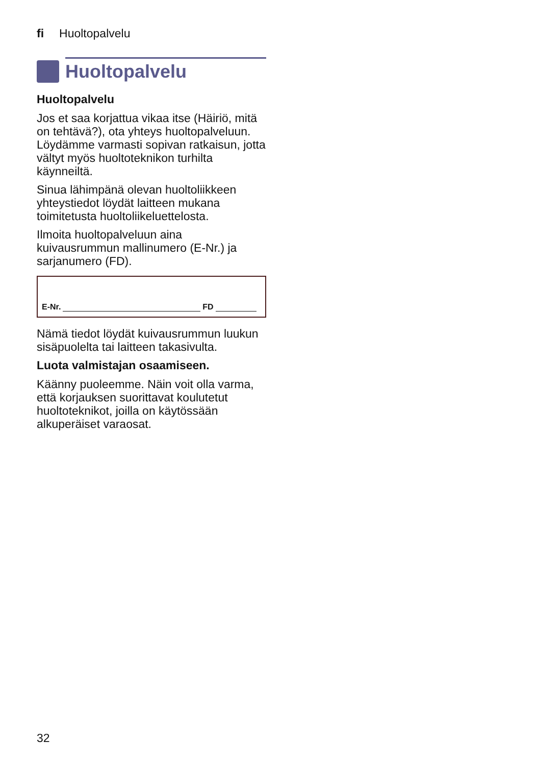fi Huoltopalvelu
Huoltopalvelu
Huoltopalvelu
Jos et saa korjattua vikaa itse (Häiriö, mitä on tehtävä?), ota yhteys huoltopalveluun. Löydämme varmasti sopivan ratkaisun, jotta vältyt myös huoltoteknikon turhilta käynneiltä.
Sinua lähimpänä olevan huoltoliikkeen yhteystiedot löydät laitteen mukana toimitetusta huoltoliikeluettelosta.
Ilmoita huoltopalveluun aina kuivausrummun mallinumero (E-Nr.) ja sarjanumero (FD).
E-Nr. FD
Nämä tiedot löydät kuivausrummun luukun sisäpuolelta tai laitteen takasivulta.
Luota valmistajan osaamiseen.
Käänny puoleemme. Näin voit olla varma, että korjauksen suorittavat koulutetut huoltoteknikot, joilla on käytössään alkuperäiset varaosat.
32